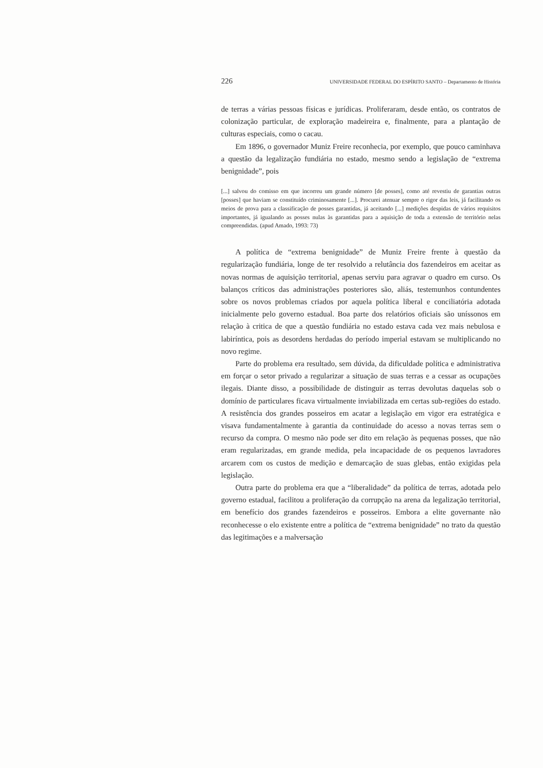226 UNIVERSIDADE FEDERAL DO ESPÍRITO SANTO – Departamento de História
de terras a várias pessoas físicas e jurídicas. Proliferaram, desde então, os contratos de colonização particular, de exploração madeireira e, finalmente, para a plantação de culturas especiais, como o cacau.
Em 1896, o governador Muniz Freire reconhecia, por exemplo, que pouco caminhava a questão da legalização fundiária no estado, mesmo sendo a legislação de “extrema benignidade”, pois
[...] salvou do comisso em que incorreu um grande número [de posses], como até revestiu de garantias outras [posses] que haviam se constituído criminosamente [...]. Procurei atenuar sempre o rigor das leis, já facilitando os meios de prova para a classificação de posses garantidas, já aceitando [...] medições despidas de vários requisitos importantes, já igualando as posses nulas às garantidas para a aquisição de toda a extensão de território nelas compreendidas. (apud Amado, 1993: 73)
A política de “extrema benignidade” de Muniz Freire frente à questão da regularização fundiária, longe de ter resolvido a relutância dos fazendeiros em aceitar as novas normas de aquisição territorial, apenas serviu para agravar o quadro em curso. Os balanços críticos das administrações posteriores são, aliás, testemunhos contundentes sobre os novos problemas criados por aquela política liberal e conciliatória adotada inicialmente pelo governo estadual. Boa parte dos relatórios oficiais são uníssonos em relação à critica de que a questão fundiária no estado estava cada vez mais nebulosa e labiríntica, pois as desordens herdadas do período imperial estavam se multiplicando no novo regime.
Parte do problema era resultado, sem dúvida, da dificuldade política e administrativa em forçar o setor privado a regularizar a situação de suas terras e a cessar as ocupações ilegais. Diante disso, a possibilidade de distinguir as terras devolutas daquelas sob o domínio de particulares ficava virtualmente inviabilizada em certas sub-regiões do estado. A resistência dos grandes posseiros em acatar a legislação em vigor era estratégica e visava fundamentalmente à garantia da continuidade do acesso a novas terras sem o recurso da compra. O mesmo não pode ser dito em relação às pequenas posses, que não eram regularizadas, em grande medida, pela incapacidade de os pequenos lavradores arcarem com os custos de medição e demarcação de suas glebas, então exigidas pela legislação.
Outra parte do problema era que a “liberalidade” da política de terras, adotada pelo governo estadual, facilitou a proliferação da corrupção na arena da legalização territorial, em benefício dos grandes fazendeiros e posseiros. Embora a elite governante não reconhecesse o elo existente entre a política de “extrema benignidade” no trato da questão das legitimações e a malversação